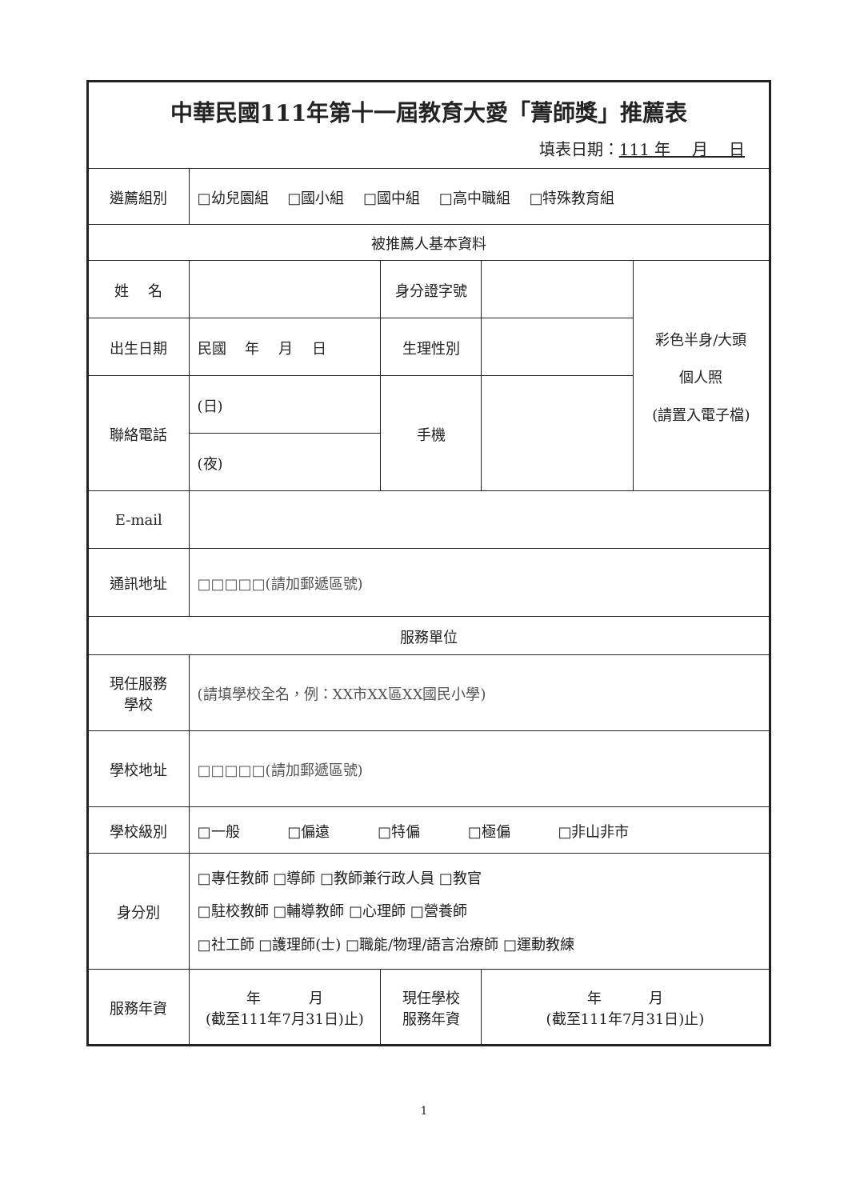| 中華民國111年第十一屆教育大愛「菁師獎」推薦表 | | | | |
| 填表日期： 111 年 月 日 | | | | |
| 遴薦組別 | □幼兒園組 □國小組 □國中組 □高中職組 □特殊教育組 | | | |
| 被推薦人基本資料 | | | | |
| 姓 名 | | 身分證字號 | | 彩色半身/大頭 個人照 (請置入電子檔) |
| 出生日期 | 民國 年 月 日 | 生理性別 | | |
| 聯絡電話 | (日) | 手機 | | |
| | (夜) | | | |
| E-mail | | | | |
| 通訊地址 | □□□□□(請加郵遞區號) | | | |
| 服務單位 | | | | |
| 現任服務 學校 | (請填學校全名，例：XX市XX區XX國民小學) | | | |
| 學校地址 | □□□□□(請加郵遞區號) | | | |
| 學校級別 | □一般 □偏遠 □特偏 □極偏 □非山非市 | | | |
| 身分別 | □專任教師 □導師 □教師兼行政人員 □教官 □駐校教師 □輔導教師 □心理師 □營養師 □社工師 □護理師(士) □職能/物理/語言治療師 □運動教練 | | | |
| 服務年資 | 年 月 (截至111年7月31日)止) | 現任學校 服務年資 | 年 月 (截至111年7月31日)止) | |
1